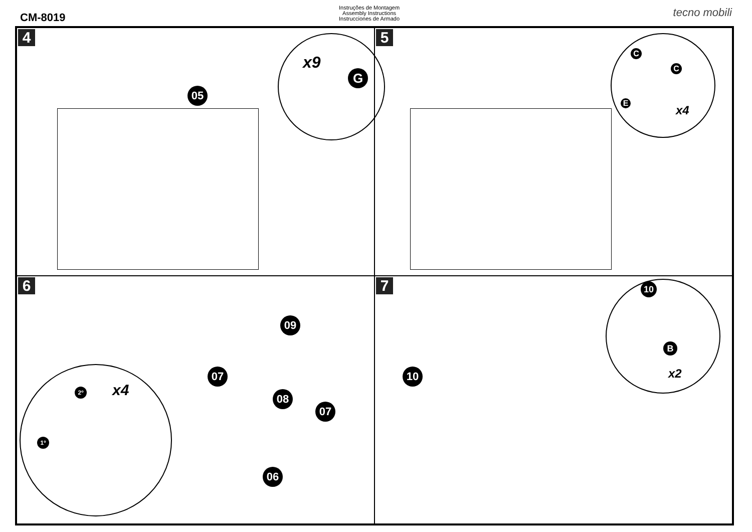CM-8019
Instruções de Montagem
Assembly Instructions
Instrucciones de Armado
tecno mobili
4
05
x9
G
5
C
C
E
x4
6
09
07
08
07
06
x4
2º
1º
7
10
10
B
x2